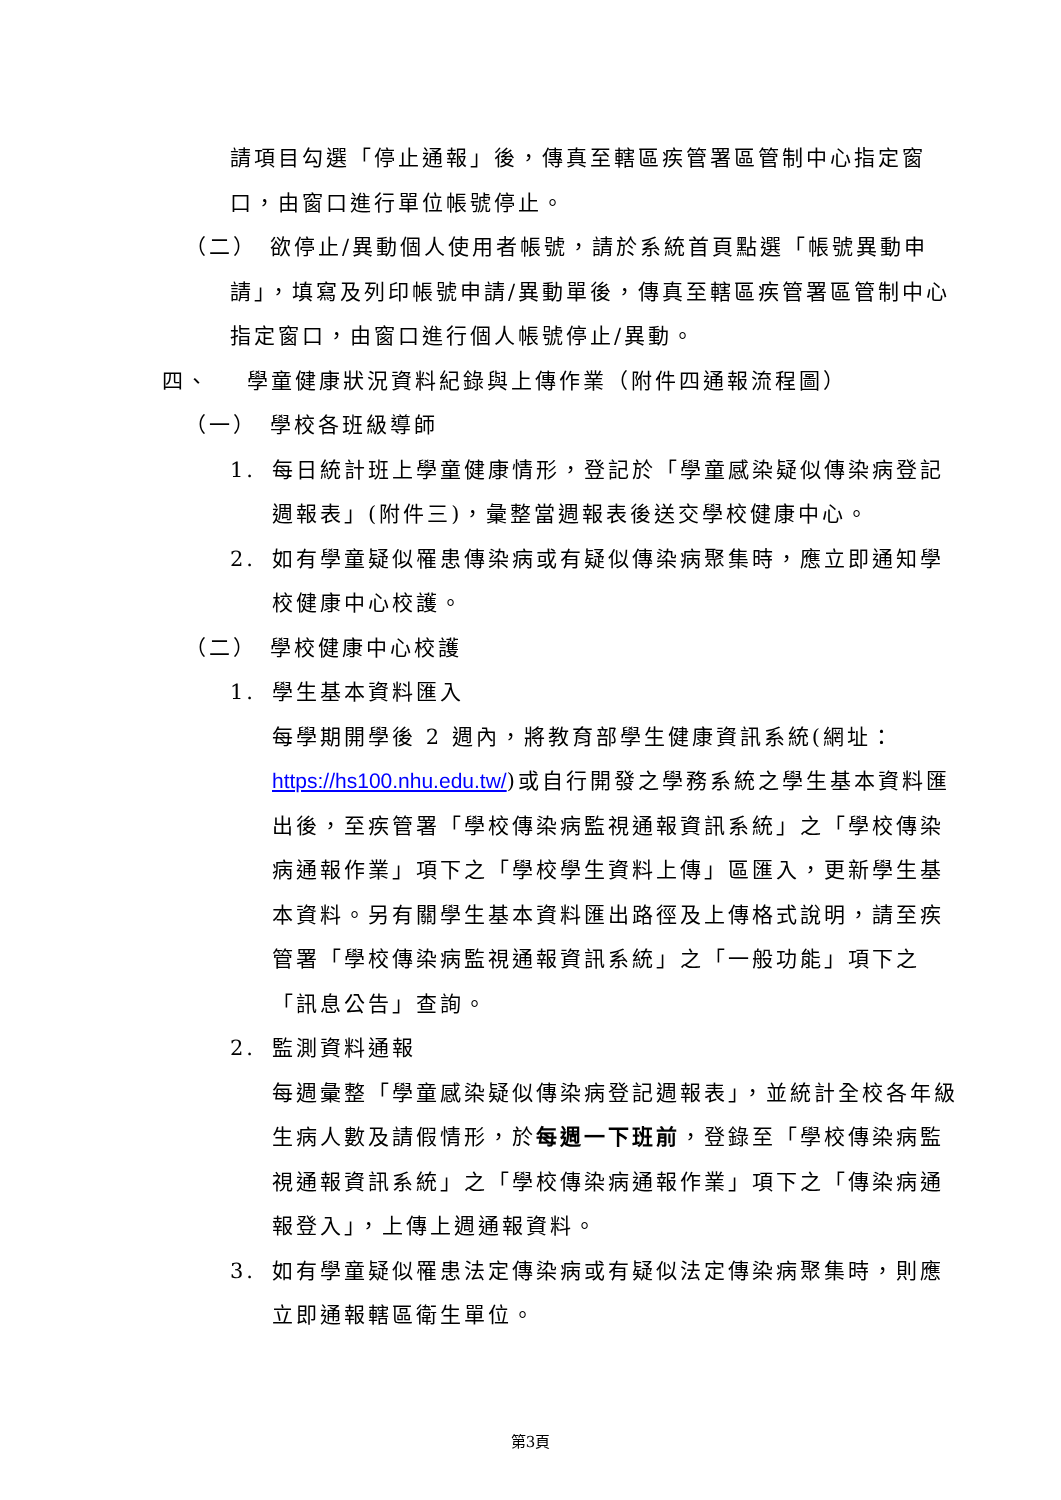請項目勾選「停止通報」後，傳真至轄區疾管署區管制中心指定窗口，由窗口進行單位帳號停止。
（二） 欲停止/異動個人使用者帳號，請於系統首頁點選「帳號異動申
請」，填寫及列印帳號申請/異動單後，傳真至轄區疾管署區管制中心指定窗口，由窗口進行個人帳號停止/異動。
四、 學童健康狀況資料紀錄與上傳作業（附件四通報流程圖）
（一） 學校各班級導師
1. 每日統計班上學童健康情形，登記於「學童感染疑似傳染病登記
週報表」(附件三)，彙整當週報表後送交學校健康中心。
2. 如有學童疑似罹患傳染病或有疑似傳染病聚集時，應立即通知學
校健康中心校護。
（二） 學校健康中心校護
1. 學生基本資料匯入
每學期開學後 2 週內，將教育部學生健康資訊系統(網址：https://hs100.nhu.edu.tw/)或自行開發之學務系統之學生基本資料匯出後，至疾管署「學校傳染病監視通報資訊系統」之「學校傳染病通報作業」項下之「學校學生資料上傳」區匯入，更新學生基本資料。另有關學生基本資料匯出路徑及上傳格式說明，請至疾管署「學校傳染病監視通報資訊系統」之「一般功能」項下之「訊息公告」查詢。
2. 監測資料通報
每週彙整「學童感染疑似傳染病登記週報表」，並統計全校各年級生病人數及請假情形，於每週一下班前，登錄至「學校傳染病監視通報資訊系統」之「學校傳染病通報作業」項下之「傳染病通報登入」，上傳上週通報資料。
3. 如有學童疑似罹患法定傳染病或有疑似法定傳染病聚集時，則應
立即通報轄區衛生單位。
第3頁